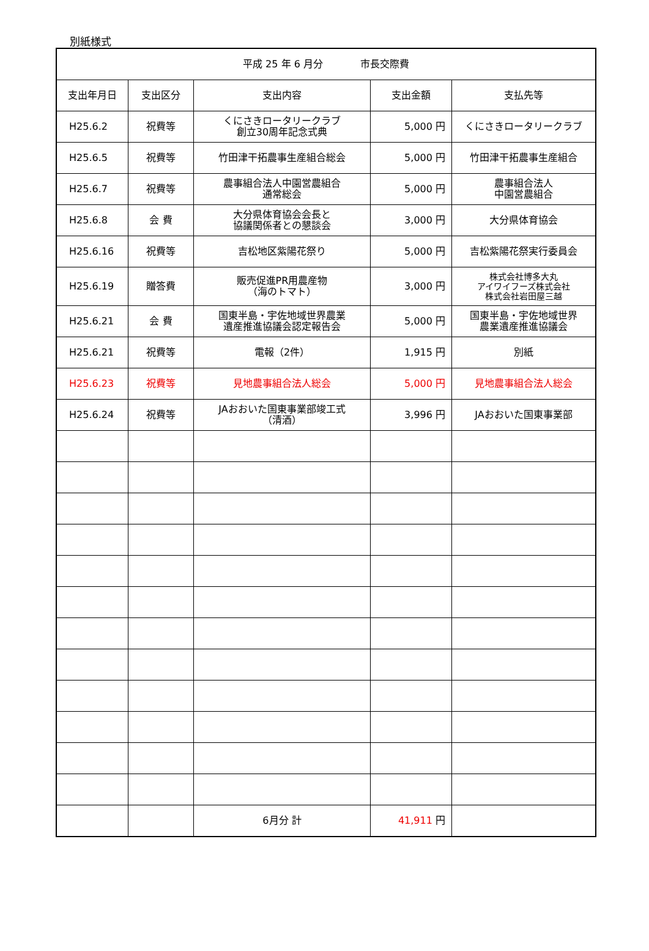別紙様式
| 平成 25 年 6 月分 市長交際費 | | | | |
| --- | --- | --- | --- | --- |
| 支出年月日 | 支出区分 | 支出内容 | 支出金額 | 支払先等 |
| H25.6.2 | 祝費等 | くにさきロータリークラブ 創立30周年記念式典 | 5,000 円 | くにさきロータリークラブ |
| H25.6.5 | 祝費等 | 竹田津干拓農事生産組合総会 | 5,000 円 | 竹田津干拓農事生産組合 |
| H25.6.7 | 祝費等 | 農事組合法人中園営農組合 通常総会 | 5,000 円 | 農事組合法人 中園営農組合 |
| H25.6.8 | 会 費 | 大分県体育協会会長と 協議関係者との懇談会 | 3,000 円 | 大分県体育協会 |
| H25.6.16 | 祝費等 | 吉松地区紫陽花祭り | 5,000 円 | 吉松紫陽花祭実行委員会 |
| H25.6.19 | 贈答費 | 販売促進PR用農産物 （海のトマト） | 3,000 円 | 株式会社博多大丸 アイワイフーズ株式会社 株式会社岩田屋三越 |
| H25.6.21 | 会 費 | 国東半島・宇佐地域世界農業 遺産推進協議会認定報告会 | 5,000 円 | 国東半島・宇佐地域世界 農業遺産推進協議会 |
| H25.6.21 | 祝費等 | 電報（2件） | 1,915 円 | 別紙 |
| H25.6.23 | 祝費等 | 見地農事組合法人総会 | 5,000 円 | 見地農事組合法人総会 |
| H25.6.24 | 祝費等 | JAおおいた国東事業部竣工式 （清酒） | 3,996 円 | JAおおいた国東事業部 |
| | | 6月分 計 | 41,911 円 | |